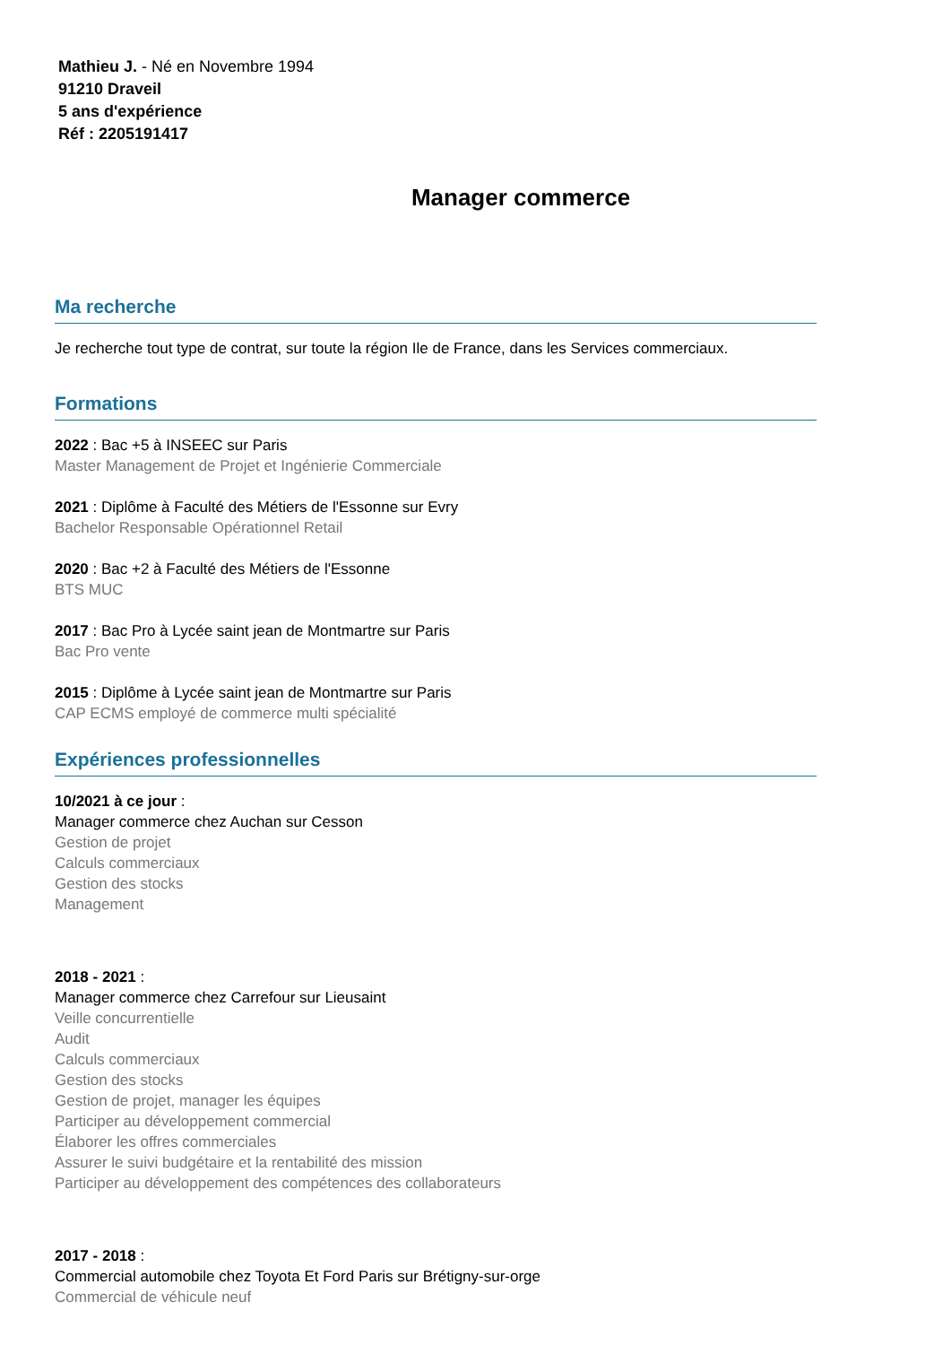Mathieu J. - Né en Novembre 1994
91210 Draveil
5 ans d'expérience
Réf : 2205191417
Manager commerce
Ma recherche
Je recherche tout type de contrat, sur toute la région Ile de France, dans les Services commerciaux.
Formations
2022 : Bac +5 à INSEEC sur Paris
Master Management de Projet et Ingénierie Commerciale
2021 : Diplôme à Faculté des Métiers de l'Essonne sur Evry
Bachelor Responsable Opérationnel Retail
2020 : Bac +2 à Faculté des Métiers de l'Essonne
BTS MUC
2017 : Bac Pro à Lycée saint jean de Montmartre sur Paris
Bac Pro vente
2015 : Diplôme à Lycée saint jean de Montmartre sur Paris
CAP ECMS employé de commerce multi spécialité
Expériences professionnelles
10/2021 à ce jour :
Manager commerce chez Auchan sur Cesson
Gestion de projet
Calculs commerciaux
Gestion des stocks
Management
2018 - 2021 :
Manager commerce chez Carrefour sur Lieusaint
Veille concurrentielle
Audit
Calculs commerciaux
Gestion des stocks
Gestion de projet, manager les équipes
Participer au développement commercial
Élaborer les offres commerciales
Assurer le suivi budgétaire et la rentabilité des mission
Participer au développement des compétences des collaborateurs
2017 - 2018 :
Commercial automobile chez Toyota Et Ford Paris sur Brétigny-sur-orge
Commercial de véhicule neuf